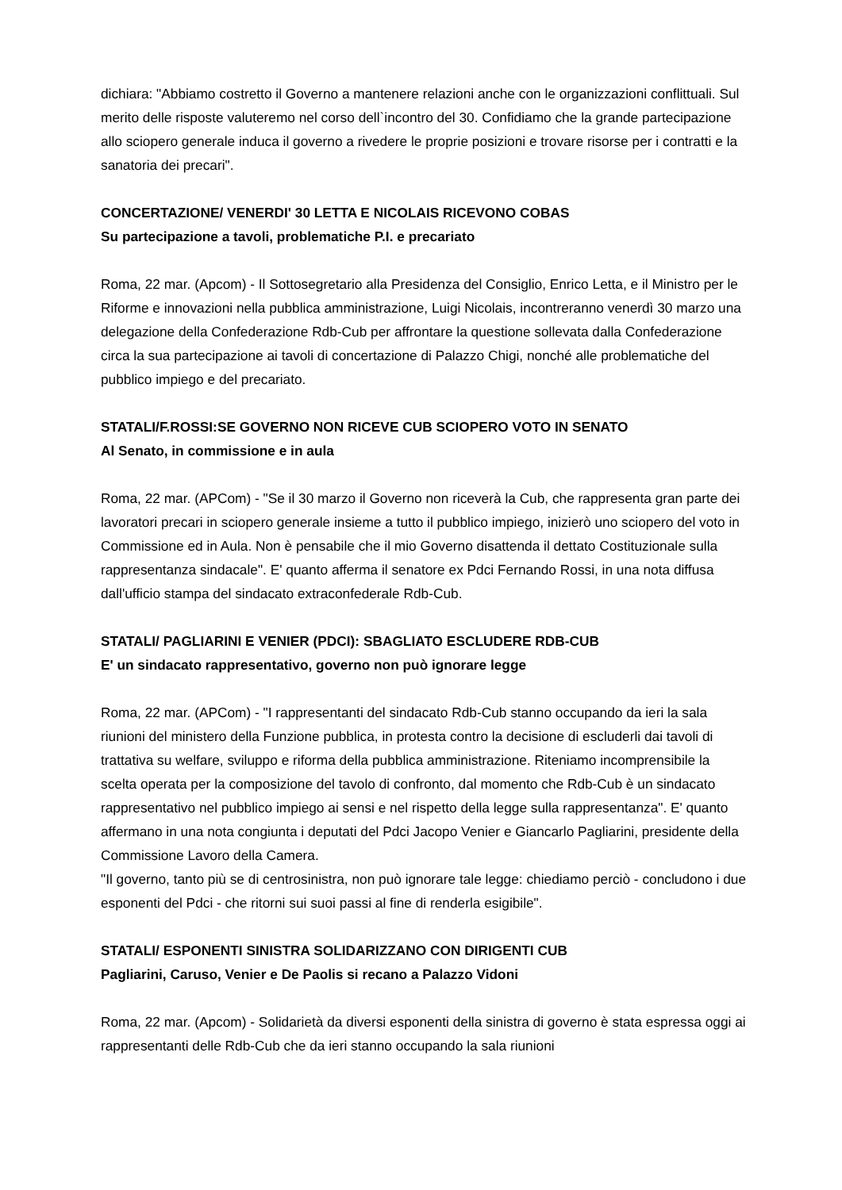dichiara: "Abbiamo costretto il Governo a mantenere relazioni anche con le organizzazioni conflittuali. Sul merito delle risposte valuteremo nel corso dell`incontro del 30. Confidiamo che la grande partecipazione allo sciopero generale induca il governo a rivedere le proprie posizioni e trovare risorse per i contratti e la sanatoria dei precari".
CONCERTAZIONE/ VENERDI' 30 LETTA E NICOLAIS RICEVONO COBAS
Su partecipazione a tavoli, problematiche P.I. e precariato
Roma, 22 mar. (Apcom) - Il Sottosegretario alla Presidenza del Consiglio, Enrico Letta, e il Ministro per le Riforme e innovazioni nella pubblica amministrazione, Luigi Nicolais, incontreranno venerdì 30 marzo una delegazione della Confederazione Rdb-Cub per affrontare la questione sollevata dalla Confederazione circa la sua partecipazione ai tavoli di concertazione di Palazzo Chigi, nonché alle problematiche del pubblico impiego e del precariato.
STATALI/F.ROSSI:SE GOVERNO NON RICEVE CUB SCIOPERO VOTO IN SENATO
Al Senato, in commissione e in aula
Roma, 22 mar. (APCom) - "Se il 30 marzo il Governo non riceverà la Cub, che rappresenta gran parte dei lavoratori precari in sciopero generale insieme a tutto il pubblico impiego, inizierò uno sciopero del voto in Commissione ed in Aula. Non è pensabile che il mio Governo disattenda il dettato Costituzionale sulla rappresentanza sindacale". E' quanto afferma il senatore ex Pdci Fernando Rossi, in una nota diffusa dall'ufficio stampa del sindacato extraconfederale Rdb-Cub.
STATALI/ PAGLIARINI E VENIER (PDCI): SBAGLIATO ESCLUDERE RDB-CUB
E' un sindacato rappresentativo, governo non può ignorare legge
Roma, 22 mar. (APCom) - "I rappresentanti del sindacato Rdb-Cub stanno occupando da ieri la sala riunioni del ministero della Funzione pubblica, in protesta contro la decisione di escluderli dai tavoli di trattativa su welfare, sviluppo e riforma della pubblica amministrazione. Riteniamo incomprensibile la scelta operata per la composizione del tavolo di confronto, dal momento che Rdb-Cub è un sindacato rappresentativo nel pubblico impiego ai sensi e nel rispetto della legge sulla rappresentanza". E' quanto affermano in una nota congiunta i deputati del Pdci Jacopo Venier e Giancarlo Pagliarini, presidente della Commissione Lavoro della Camera.
"Il governo, tanto più se di centrosinistra, non può ignorare tale legge: chiediamo perciò - concludono i due esponenti del Pdci - che ritorni sui suoi passi al fine di renderla esigibile".
STATALI/ ESPONENTI SINISTRA SOLIDARIZZANO CON DIRIGENTI CUB
Pagliarini, Caruso, Venier e De Paolis si recano a Palazzo Vidoni
Roma, 22 mar. (Apcom) - Solidarietà da diversi esponenti della sinistra di governo è stata espressa oggi ai rappresentanti delle Rdb-Cub che da ieri stanno occupando la sala riunioni